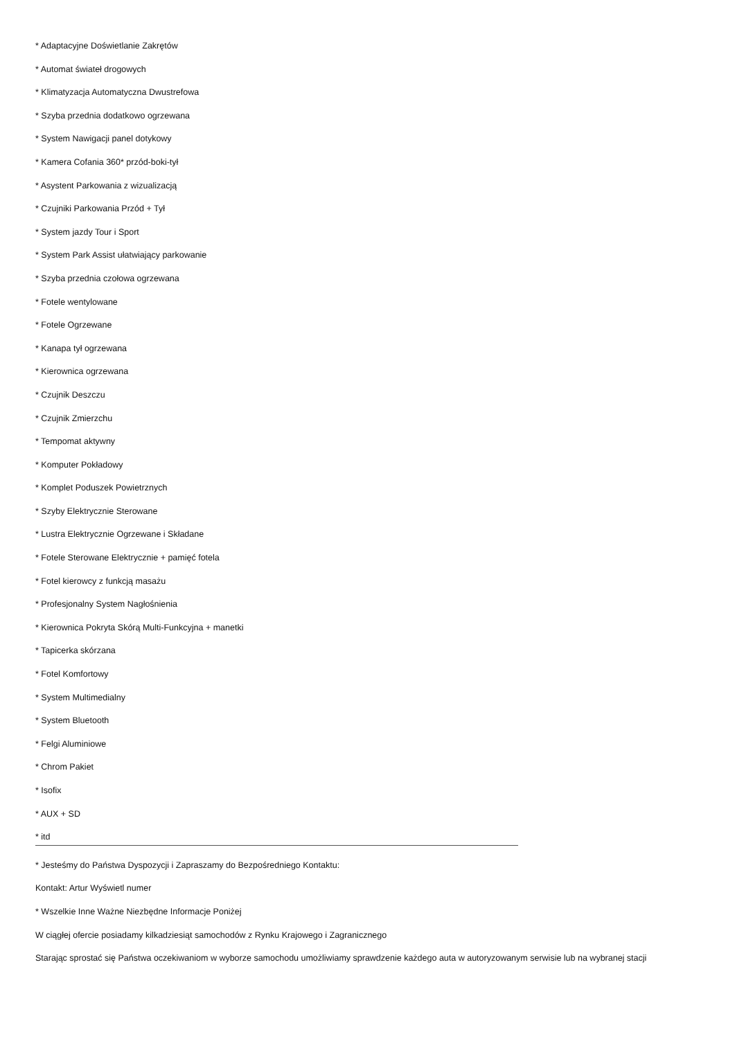* Adaptacyjne Doświetlanie Zakrętów
* Automat świateł drogowych
* Klimatyzacja Automatyczna Dwustrefowa
* Szyba przednia dodatkowo ogrzewana
* System Nawigacji panel dotykowy
* Kamera Cofania 360* przód-boki-tył
* Asystent Parkowania z wizualizacją
* Czujniki Parkowania Przód + Tył
* System jazdy Tour i Sport
* System Park Assist ułatwiający parkowanie
* Szyba przednia czołowa ogrzewana
* Fotele wentylowane
* Fotele Ogrzewane
* Kanapa tył ogrzewana
* Kierownica ogrzewana
* Czujnik Deszczu
* Czujnik Zmierzchu
* Tempomat aktywny
* Komputer Pokładowy
* Komplet Poduszek Powietrznych
* Szyby Elektrycznie Sterowane
* Lustra Elektrycznie Ogrzewane i Składane
* Fotele Sterowane Elektrycznie + pamięć fotela
* Fotel kierowcy z funkcją masażu
* Profesjonalny System Nagłośnienia
* Kierownica Pokryta Skórą Multi-Funkcyjna + manetki
* Tapicerka skórzana
* Fotel Komfortowy
* System Multimedialny
* System Bluetooth
* Felgi Aluminiowe
* Chrom Pakiet
* Isofix
* AUX + SD
* itd
* Jesteśmy do Państwa Dyspozycji i Zapraszamy do Bezpośredniego Kontaktu:
Kontakt: Artur Wyświetl numer
* Wszelkie Inne Ważne Niezbędne Informacje Poniżej
W ciągłej ofercie posiadamy kilkadziesiąt samochodów z Rynku Krajowego i Zagranicznego
Starając sprostać się Państwa oczekiwaniom w wyborze samochodu umożliwiamy sprawdzenie każdego auta w autoryzowanym serwisie lub na wybranej stacji